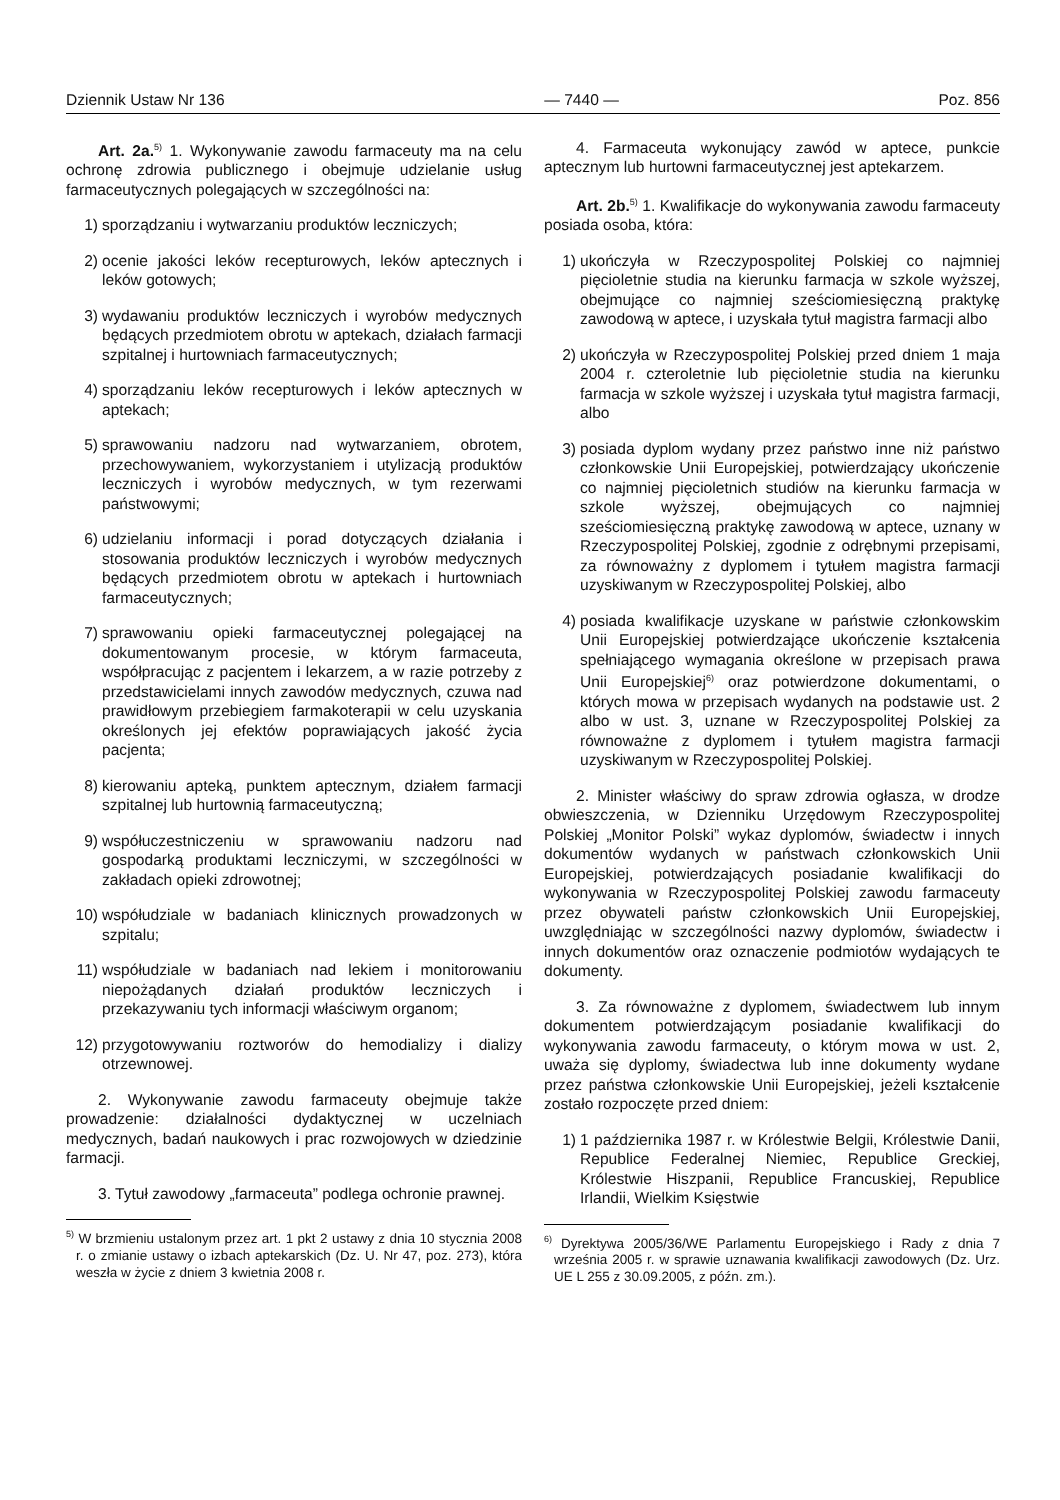Dziennik Ustaw Nr 136 — 7440 — Poz. 856
Art. 2a.<sup>5)</sup> 1. Wykonywanie zawodu farmaceuty ma na celu ochronę zdrowia publicznego i obejmuje udzielanie usług farmaceutycznych polegających w szczególności na:
1) sporządzaniu i wytwarzaniu produktów leczniczych;
2) ocenie jakości leków recepturowych, leków aptecznych i leków gotowych;
3) wydawaniu produktów leczniczych i wyrobów medycznych będących przedmiotem obrotu w aptekach, działach farmacji szpitalnej i hurtowniach farmaceutycznych;
4) sporządzaniu leków recepturowych i leków aptecznych w aptekach;
5) sprawowaniu nadzoru nad wytwarzaniem, obrotem, przechowywaniem, wykorzystaniem i utylizacją produktów leczniczych i wyrobów medycznych, w tym rezerwami państwowymi;
6) udzielaniu informacji i porad dotyczących działania i stosowania produktów leczniczych i wyrobów medycznych będących przedmiotem obrotu w aptekach i hurtowniach farmaceutycznych;
7) sprawowaniu opieki farmaceutycznej polegającej na dokumentowanym procesie, w którym farmaceuta, współpracując z pacjentem i lekarzem, a w razie potrzeby z przedstawicielami innych zawodów medycznych, czuwa nad prawidłowym przebiegiem farmakoterapii w celu uzyskania określonych jej efektów poprawiających jakość życia pacjenta;
8) kierowaniu apteką, punktem aptecznym, działem farmacji szpitalnej lub hurtownią farmaceutyczną;
9) współuczestniczeniu w sprawowaniu nadzoru nad gospodarką produktami leczniczymi, w szczególności w zakładach opieki zdrowotnej;
10) współudziale w badaniach klinicznych prowadzonych w szpitalu;
11) współudziale w badaniach nad lekiem i monitorowaniu niepożądanych działań produktów leczniczych i przekazywaniu tych informacji właściwym organom;
12) przygotowywaniu roztworów do hemodializy i dializy otrzewnowej.
2. Wykonywanie zawodu farmaceuty obejmuje także prowadzenie: działalności dydaktycznej w uczelniach medycznych, badań naukowych i prac rozwojowych w dziedzinie farmacji.
3. Tytuł zawodowy „farmaceuta” podlega ochronie prawnej.
<sup>5)</sup> W brzmieniu ustalonym przez art. 1 pkt 2 ustawy z dnia 10 stycznia 2008 r. o zmianie ustawy o izbach aptekarskich (Dz. U. Nr 47, poz. 273), która weszła w życie z dniem 3 kwietnia 2008 r.
4. Farmaceuta wykonujący zawód w aptece, punkcie aptecznym lub hurtowni farmaceutycznej jest aptekarzem.
Art. 2b.<sup>5)</sup> 1. Kwalifikacje do wykonywania zawodu farmaceuty posiada osoba, która:
1) ukończyła w Rzeczypospolitej Polskiej co najmniej pięcioletnie studia na kierunku farmacja w szkole wyższej, obejmujące co najmniej sześciomiesięczną praktykę zawodową w aptece, i uzyskała tytuł magistra farmacji albo
2) ukończyła w Rzeczypospolitej Polskiej przed dniem 1 maja 2004 r. czteroletnie lub pięcioletnie studia na kierunku farmacja w szkole wyższej i uzyskała tytuł magistra farmacji, albo
3) posiada dyplom wydany przez państwo inne niż państwo członkowskie Unii Europejskiej, potwierdzający ukończenie co najmniej pięcioletnich studiów na kierunku farmacja w szkole wyższej, obejmujących co najmniej sześciomiesięczną praktykę zawodową w aptece, uznany w Rzeczypospolitej Polskiej, zgodnie z odrębnymi przepisami, za równoważny z dyplomem i tytułem magistra farmacji uzyskiwanym w Rzeczypospolitej Polskiej, albo
4) posiada kwalifikacje uzyskane w państwie członkowskim Unii Europejskiej potwierdzające ukończenie kształcenia spełniającego wymagania określone w przepisach prawa Unii Europejskiej<sup>6)</sup> oraz potwierdzone dokumentami, o których mowa w przepisach wydanych na podstawie ust. 2 albo w ust. 3, uznane w Rzeczypospolitej Polskiej za równoważne z dyplomem i tytułem magistra farmacji uzyskiwanym w Rzeczypospolitej Polskiej.
2. Minister właściwy do spraw zdrowia ogłasza, w drodze obwieszczenia, w Dzienniku Urzędowym Rzeczypospolitej Polskiej „Monitor Polski” wykaz dyplomów, świadectw i innych dokumentów wydanych w państwach członkowskich Unii Europejskiej, potwierdzających posiadanie kwalifikacji do wykonywania w Rzeczypospolitej Polskiej zawodu farmaceuty przez obywateli państw członkowskich Unii Europejskiej, uwzględniając w szczególności nazwy dyplomów, świadectw i innych dokumentów oraz oznaczenie podmiotów wydających te dokumenty.
3. Za równoważne z dyplomem, świadectwem lub innym dokumentem potwierdzającym posiadanie kwalifikacji do wykonywania zawodu farmaceuty, o którym mowa w ust. 2, uważa się dyplomy, świadectwa lub inne dokumenty wydane przez państwa członkowskie Unii Europejskiej, jeżeli kształcenie zostało rozpoczęte przed dniem:
1) 1 października 1987 r. w Królestwie Belgii, Królestwie Danii, Republice Federalnej Niemiec, Republice Greckiej, Królestwie Hiszpanii, Republice Francuskiej, Republice Irlandii, Wielkim Księstwie
<sup>6)</sup> Dyrektywa 2005/36/WE Parlamentu Europejskiego i Rady z dnia 7 września 2005 r. w sprawie uznawania kwalifikacji zawodowych (Dz. Urz. UE L 255 z 30.09.2005, z późn. zm.).